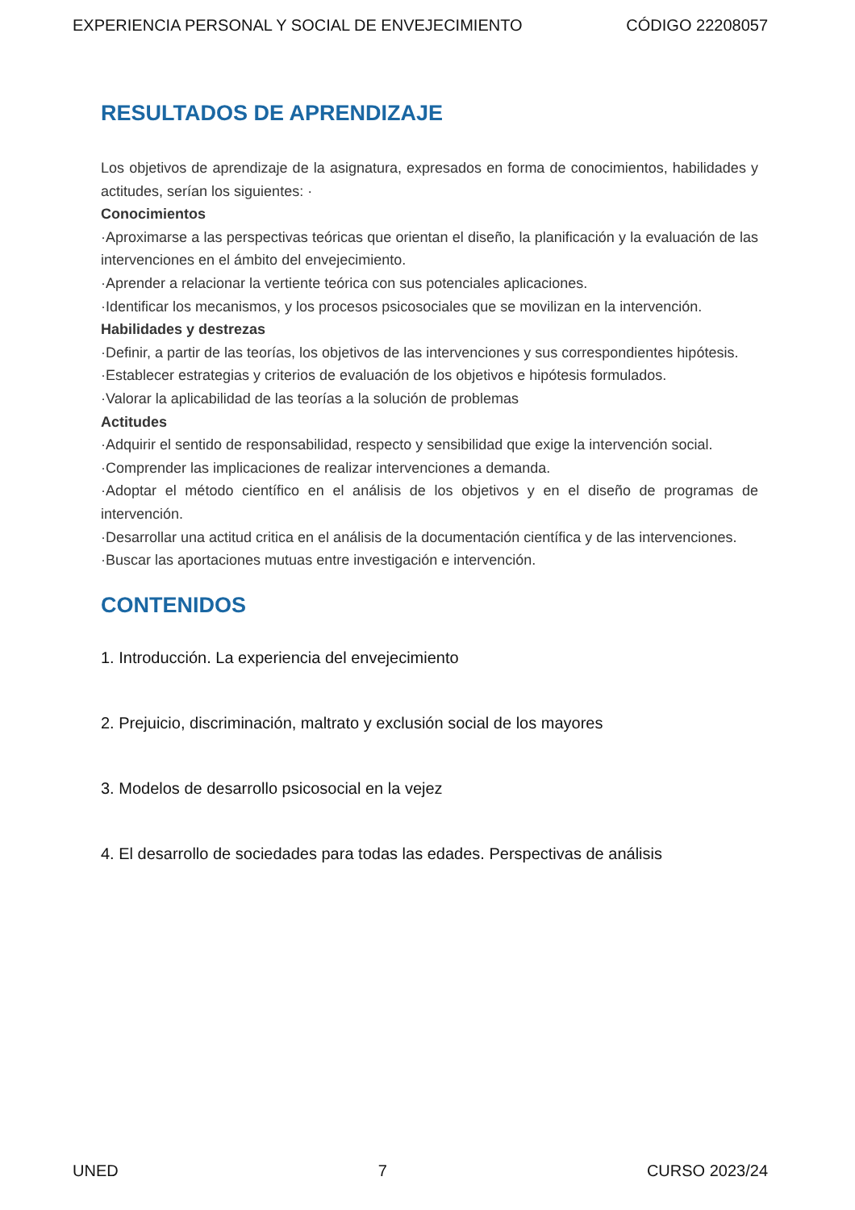EXPERIENCIA PERSONAL Y SOCIAL DE ENVEJECIMIENTO CÓDIGO 22208057
RESULTADOS DE APRENDIZAJE
Los objetivos de aprendizaje de la asignatura, expresados en forma de conocimientos, habilidades y actitudes, serían los siguientes: ·
Conocimientos
·Aproximarse a las perspectivas teóricas que orientan el diseño, la planificación y la evaluación de las intervenciones en el ámbito del envejecimiento.
·Aprender a relacionar la vertiente teórica con sus potenciales aplicaciones.
·Identificar los mecanismos, y los procesos psicosociales que se movilizan en la intervención.
Habilidades y destrezas
·Definir, a partir de las teorías, los objetivos de las intervenciones y sus correspondientes hipótesis.
·Establecer estrategias y criterios de evaluación de los objetivos e hipótesis formulados.
·Valorar la aplicabilidad de las teorías a la solución de problemas
Actitudes
·Adquirir el sentido de responsabilidad, respecto y sensibilidad que exige la intervención social.
·Comprender las implicaciones de realizar intervenciones a demanda.
·Adoptar el método científico en el análisis de los objetivos y en el diseño de programas de intervención.
·Desarrollar una actitud critica en el análisis de la documentación científica y de las intervenciones.
·Buscar las aportaciones mutuas entre investigación e intervención.
CONTENIDOS
1. Introducción. La experiencia del envejecimiento
2. Prejuicio, discriminación, maltrato y exclusión social de los mayores
3. Modelos de desarrollo psicosocial en la vejez
4. El desarrollo de sociedades para todas las edades. Perspectivas de análisis
UNED 7 CURSO 2023/24